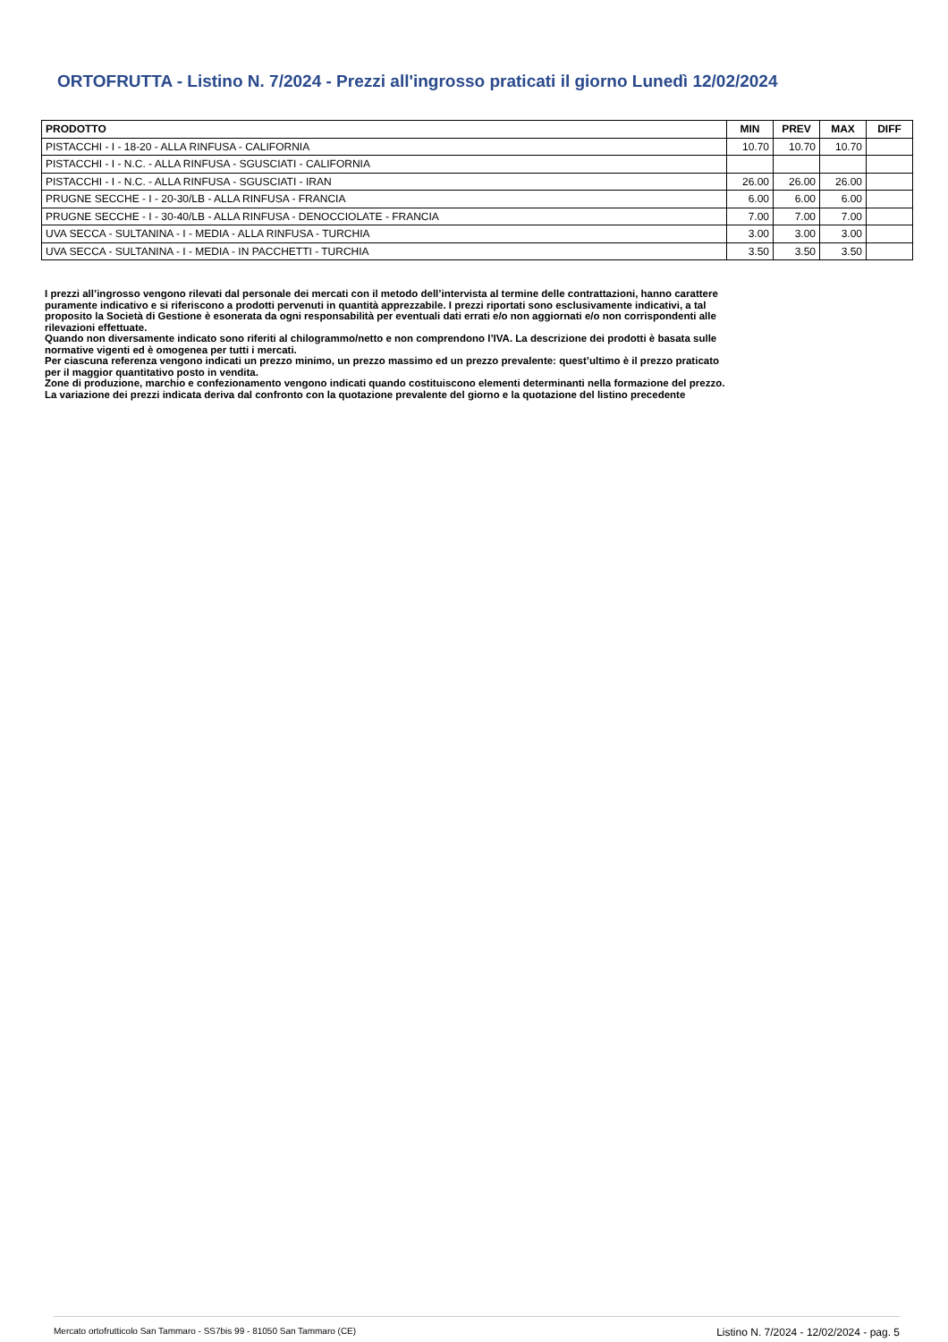ORTOFRUTTA - Listino N. 7/2024 - Prezzi all'ingrosso praticati il giorno Lunedì 12/02/2024
| PRODOTTO | MIN | PREV | MAX | DIFF |
| --- | --- | --- | --- | --- |
| PISTACCHI - I - 18-20 - ALLA RINFUSA - CALIFORNIA | 10.70 | 10.70 | 10.70 | |
| PISTACCHI - I - N.C. - ALLA RINFUSA - SGUSCIATI - CALIFORNIA | | | | |
| PISTACCHI - I - N.C. - ALLA RINFUSA - SGUSCIATI - IRAN | 26.00 | 26.00 | 26.00 | |
| PRUGNE SECCHE - I - 20-30/LB - ALLA RINFUSA - FRANCIA | 6.00 | 6.00 | 6.00 | |
| PRUGNE SECCHE - I - 30-40/LB - ALLA RINFUSA - DENOCCIOLATE - FRANCIA | 7.00 | 7.00 | 7.00 | |
| UVA SECCA - SULTANINA - I - MEDIA - ALLA RINFUSA - TURCHIA | 3.00 | 3.00 | 3.00 | |
| UVA SECCA - SULTANINA - I - MEDIA - IN PACCHETTI - TURCHIA | 3.50 | 3.50 | 3.50 | |
I prezzi all’ingrosso vengono rilevati dal personale dei mercati con il metodo dell’intervista al termine delle contrattazioni, hanno carattere puramente indicativo e si riferiscono a prodotti pervenuti in quantità apprezzabile. I prezzi riportati sono esclusivamente indicativi, a tal proposito la Società di Gestione è esonerata da ogni responsabilità per eventuali dati errati e/o non aggiornati e/o non corrispondenti alle rilevazioni effettuate.
Quando non diversamente indicato sono riferiti al chilogrammo/netto e non comprendono l’IVA. La descrizione dei prodotti è basata sulle normative vigenti ed è omogenea per tutti i mercati.
Per ciascuna referenza vengono indicati un prezzo minimo, un prezzo massimo ed un prezzo prevalente: quest’ultimo è il prezzo praticato per il maggior quantitativo posto in vendita.
Zone di produzione, marchio e confezionamento vengono indicati quando costituiscono elementi determinanti nella formazione del prezzo. La variazione dei prezzi indicata deriva dal confronto con la quotazione prevalente del giorno e la quotazione del listino precedente
Mercato ortofrutticolo San Tammaro - SS7bis 99 - 81050 San Tammaro (CE) Listino N. 7/2024 - 12/02/2024 - pag. 5